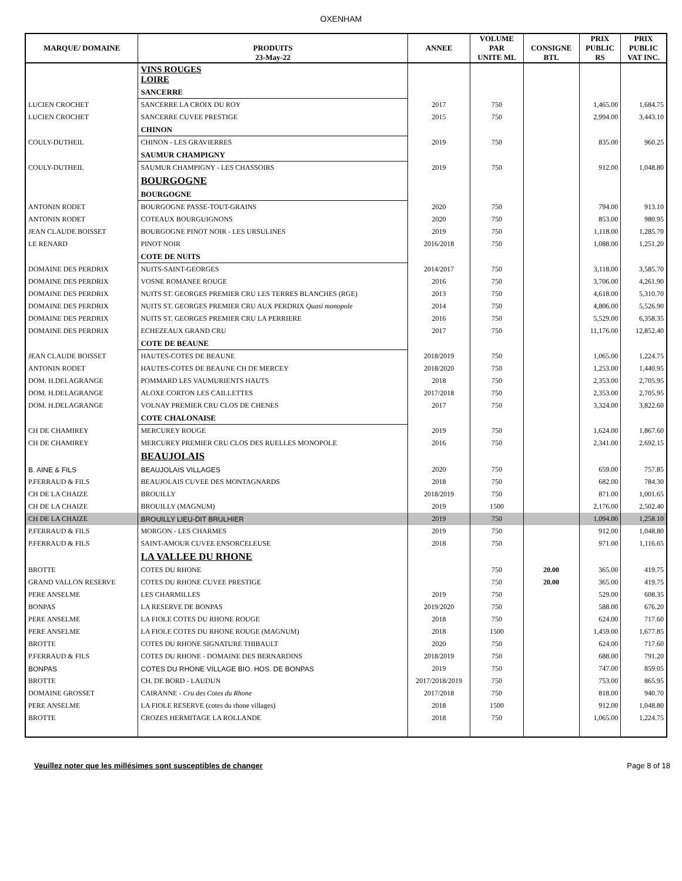OXENHAM
| | | | VOLUME | | PRIX | PRIX |
| --- | --- | --- | --- | --- | --- | --- |
| MARQUE/ DOMAINE | PRODUITS | ANNEE | PAR | CONSIGNE | PUBLIC | PUBLIC |
| | 23-May-22 | | UNITE ML | BTL | RS | VAT INC. |
| | VINS ROUGES LOIRE | | | | | |
| | SANCERRE | | | | | |
| LUCIEN CROCHET | SANCERRE LA CROIX DU ROY | 2017 | 750 | | 1,465.00 | 1,684.75 |
| LUCIEN CROCHET | SANCERRE CUVEE PRESTIGE | 2015 | 750 | | 2,994.00 | 3,443.10 |
| | CHINON | | | | | |
| COULY-DUTHEIL | CHINON - LES GRAVIERRES | 2019 | 750 | | 835.00 | 960.25 |
| | SAUMUR CHAMPIGNY | | | | | |
| COULY-DUTHEIL | SAUMUR CHAMPIGNY - LES CHASSOIRS | 2019 | 750 | | 912.00 | 1,048.80 |
| | BOURGOGNE | | | | | |
| | BOURGOGNE | | | | | |
| ANTONIN RODET | BOURGOGNE PASSE-TOUT-GRAINS | 2020 | 750 | | 794.00 | 913.10 |
| ANTONIN RODET | COTEAUX BOURGUIGNONS | 2020 | 750 | | 853.00 | 980.95 |
| JEAN CLAUDE BOISSET | BOURGOGNE PINOT NOIR - LES URSULINES | 2019 | 750 | | 1,118.00 | 1,285.70 |
| LE RENARD | PINOT NOIR | 2016/2018 | 750 | | 1,088.00 | 1,251.20 |
| | COTE DE NUITS | | | | | |
| DOMAINE DES PERDRIX | NUITS-SAINT-GEORGES | 2014/2017 | 750 | | 3,118.00 | 3,585.70 |
| DOMAINE DES PERDRIX | VOSNE ROMANEE ROUGE | 2016 | 750 | | 3,706.00 | 4,261.90 |
| DOMAINE DES PERDRIX | NUITS ST. GEORGES PREMIER CRU LES TERRES BLANCHES (RGE) | 2013 | 750 | | 4,618.00 | 5,310.70 |
| DOMAINE DES PERDRIX | NUITS ST. GEORGES PREMIER CRU AUX PERDRIX Quasi monopole | 2014 | 750 | | 4,806.00 | 5,526.90 |
| DOMAINE DES PERDRIX | NUITS ST. GEORGES PREMIER CRU LA PERRIERE | 2016 | 750 | | 5,529.00 | 6,358.35 |
| DOMAINE DES PERDRIX | ECHEZEAUX GRAND CRU | 2017 | 750 | | 11,176.00 | 12,852.40 |
| | COTE DE BEAUNE | | | | | |
| JEAN CLAUDE BOISSET | HAUTES-COTES DE BEAUNE | 2018/2019 | 750 | | 1,065.00 | 1,224.75 |
| ANTONIN RODET | HAUTES-COTES DE BEAUNE CH DE MERCEY | 2018/2020 | 750 | | 1,253.00 | 1,440.95 |
| DOM. H.DELAGRANGE | POMMARD LES VAUMURIENTS HAUTS | 2018 | 750 | | 2,353.00 | 2,705.95 |
| DOM. H.DELAGRANGE | ALOXE CORTON LES CAILLETTES | 2017/2018 | 750 | | 2,353.00 | 2,705.95 |
| DOM. H.DELAGRANGE | VOLNAY PREMIER CRU CLOS DE CHENES | 2017 | 750 | | 3,324.00 | 3,822.60 |
| | COTE CHALONAISE | | | | | |
| CH DE CHAMIREY | MERCUREY ROUGE | 2019 | 750 | | 1,624.00 | 1,867.60 |
| CH DE CHAMIREY | MERCUREY PREMIER CRU CLOS DES RUELLES MONOPOLE | 2016 | 750 | | 2,341.00 | 2,692.15 |
| | BEAUJOLAIS | | | | | |
| B. AINE & FILS | BEAUJOLAIS VILLAGES | 2020 | 750 | | 659.00 | 757.85 |
| P.FERRAUD & FILS | BEAUJOLAIS CUVEE DES MONTAGNARDS | 2018 | 750 | | 682.00 | 784.30 |
| CH DE LA CHAIZE | BROUILLY | 2018/2019 | 750 | | 871.00 | 1,001.65 |
| CH DE LA CHAIZE | BROUILLY (MAGNUM) | 2019 | 1500 | | 2,176.00 | 2,502.40 |
| CH DE LA CHAIZE | BROUILLY LIEU-DIT BRULHIER | 2019 | 750 | | 1,094.00 | 1,258.10 |
| P.FERRAUD & FILS | MORGON - LES CHARMES | 2019 | 750 | | 912.00 | 1,048.80 |
| P.FERRAUD & FILS | SAINT-AMOUR CUVEE ENSORCELEUSE | 2018 | 750 | | 971.00 | 1,116.65 |
| | LA VALLEE DU RHONE | | | | | |
| BROTTE | COTES DU RHONE | | 750 | 20.00 | 365.00 | 419.75 |
| GRAND VALLON RESERVE | COTES DU RHONE CUVEE PRESTIGE | | 750 | 20.00 | 365.00 | 419.75 |
| PERE ANSELME | LES CHARMILLES | 2019 | 750 | | 529.00 | 608.35 |
| BONPAS | LA RESERVE DE BONPAS | 2019/2020 | 750 | | 588.00 | 676.20 |
| PERE ANSELME | LA FIOLE COTES DU RHONE ROUGE | 2018 | 750 | | 624.00 | 717.60 |
| PERE ANSELME | LA FIOLE COTES DU RHONE ROUGE (MAGNUM) | 2018 | 1500 | | 1,459.00 | 1,677.85 |
| BROTTE | COTES DU RHONE SIGNATURE THIBAULT | 2020 | 750 | | 624.00 | 717.60 |
| P.FERRAUD & FILS | COTES DU RHONE - DOMAINE DES BERNARDINS | 2018/2019 | 750 | | 688.00 | 791.20 |
| BONPAS | COTES DU RHONE VILLAGE BIO. HOS. DE BONPAS | 2019 | 750 | | 747.00 | 859.05 |
| BROTTE | CH. DE BORD - LAUDUN | 2017/2018/2019 | 750 | | 753.00 | 865.95 |
| DOMAINE GROSSET | CAIRANNE - Cru des Cotes du Rhone | 2017/2018 | 750 | | 818.00 | 940.70 |
| PERE ANSELME | LA FIOLE RESERVE (cotes du rhone villages) | 2018 | 1500 | | 912.00 | 1,048.80 |
| BROTTE | CROZES HERMITAGE LA ROLLANDE | 2018 | 750 | | 1,065.00 | 1,224.75 |
Veuillez noter que les millésimes sont susceptibles de changer Page 8 of 18